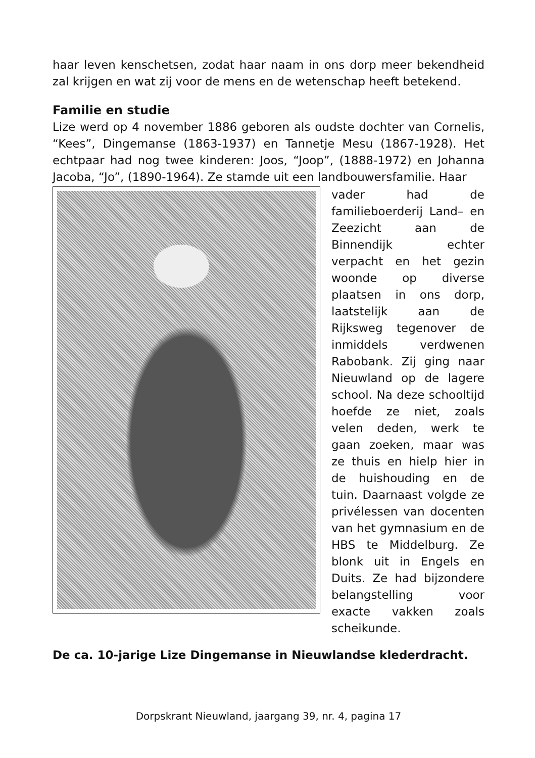haar leven kenschetsen, zodat haar naam in ons dorp meer bekendheid zal krijgen en wat zij voor de mens en de wetenschap heeft betekend.
Familie en studie
Lize werd op 4 november 1886 geboren als oudste dochter van Cornelis, “Kees”, Dingemanse (1863-1937) en Tannetje Mesu (1867-1928). Het echtpaar had nog twee kinderen: Joos, “Joop”, (1888-1972) en Johanna Jacoba, “Jo”, (1890-1964). Ze stamde uit een landbouwersfamilie. Haar
vader had de familieboerderij Land– en Zeezicht aan de Binnendijk echter verpacht en het gezin woonde op diverse plaatsen in ons dorp, laatstelijk aan de Rijksweg tegenover de inmiddels verdwenen Rabobank. Zij ging naar Nieuwland op de lagere school. Na deze schooltijd hoefde ze niet, zoals velen deden, werk te gaan zoeken, maar was ze thuis en hielp hier in de huishouding en de tuin. Daarnaast volgde ze privélessen van docenten van het gymnasium en de HBS te Middelburg. Ze blonk uit in Engels en Duits. Ze had bijzondere belangstelling voor exacte vakken zoals scheikunde.
De ca. 10-jarige Lize Dingemanse in Nieuwlandse klederdracht.
Dorpskrant Nieuwland, jaargang 39, nr. 4, pagina 17